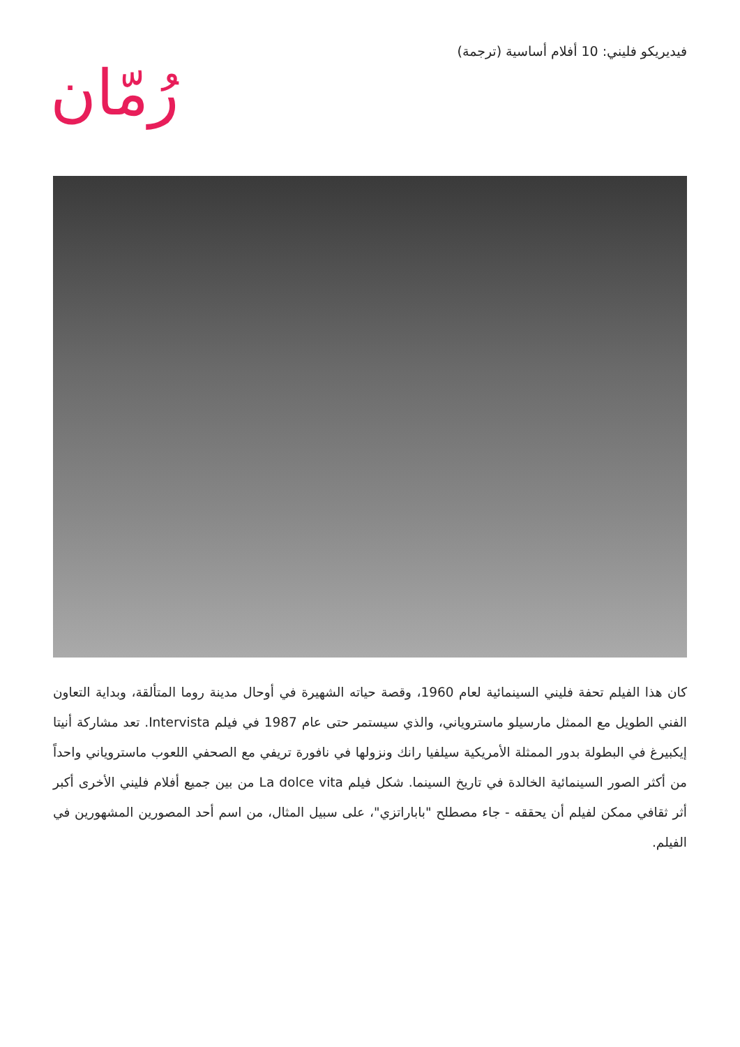فيديريكو فليني: 10 أفلام أساسية (ترجمة)
رُمّان
كان هذا الفيلم تحفة فليني السينمائية لعام 1960، وقصة حياته الشهيرة في أوحال مدينة روما المتألقة، وبداية التعاون الفني الطويل مع الممثل مارسيلو ماستروياني، والذي سيستمر حتى عام 1987 في فيلم Intervista. تعد مشاركة أنيتا إيكبيرغ في البطولة بدور الممثلة الأمريكية سيلفيا رانك ونزولها في نافورة تريفي مع الصحفي اللعوب ماستروياني واحداً من أكثر الصور السينمائية الخالدة في تاريخ السينما. شكل فيلم La dolce vita من بين جميع أفلام فليني الأخرى أكبر أثر ثقافي ممكن لفيلم أن يحققه - جاء مصطلح "باباراتزي"، على سبيل المثال، من اسم أحد المصورين المشهورين في الفيلم.